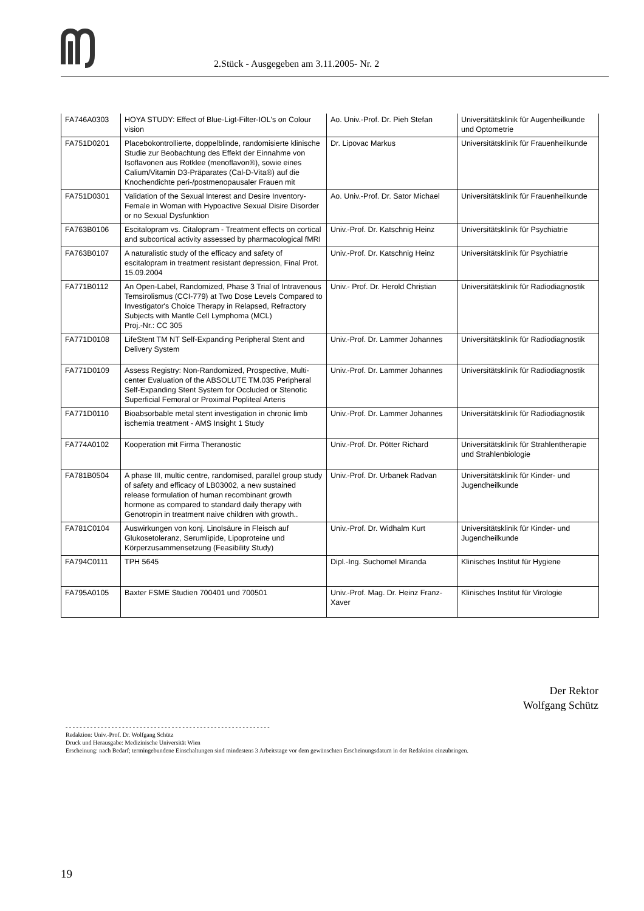2.Stück - Ausgegeben am 3.11.2005- Nr. 2
| FA746A0303 | HOYA STUDY: Effect of Blue-Ligt-Filter-IOL's on Colour vision | Ao. Univ.-Prof. Dr. Pieh Stefan | Universitätsklinik für Augenheilkunde und Optometrie |
| FA751D0201 | Placebokontrollierte, doppelblinde, randomisierte klinische Studie zur Beobachtung des Effekt der Einnahme von Isoflavonen aus Rotklee (menoflavon®), sowie eines Calium/Vitamin D3-Präparates (Cal-D-Vita®) auf die Knochendichte peri-/postmenopausaler Frauen mit | Dr. Lipovac Markus | Universitätsklinik für Frauenheilkunde |
| FA751D0301 | Validation of the Sexual Interest and Desire Inventory-Female in Woman with Hypoactive Sexual Disire Disorder or no Sexual Dysfunktion | Ao. Univ.-Prof. Dr. Sator Michael | Universitätsklinik für Frauenheilkunde |
| FA763B0106 | Escitalopram vs. Citalopram - Treatment effects on cortical and subcortical activity assessed by pharmacological fMRI | Univ.-Prof. Dr. Katschnig Heinz | Universitätsklinik für Psychiatrie |
| FA763B0107 | A naturalistic study of the efficacy and safety of escitalopram in treatment resistant depression, Final Prot. 15.09.2004 | Univ.-Prof. Dr. Katschnig Heinz | Universitätsklinik für Psychiatrie |
| FA771B0112 | An Open-Label, Randomized, Phase 3 Trial of Intravenous Temsirolismus (CCI-779) at Two Dose Levels Compared to Investigator's Choice Therapy in Relapsed, Refractory Subjects with Mantle Cell Lymphoma (MCL) Proj.-Nr.: CC 305 | Univ.- Prof. Dr. Herold Christian | Universitätsklinik für Radiodiagnostik |
| FA771D0108 | LifeStent TM NT Self-Expanding Peripheral Stent and Delivery System | Univ.-Prof. Dr. Lammer Johannes | Universitätsklinik für Radiodiagnostik |
| FA771D0109 | Assess Registry: Non-Randomized, Prospective, Multi-center Evaluation of the ABSOLUTE TM.035 Peripheral Self-Expanding Stent System for Occluded or Stenotic Superficial Femoral or Proximal Popliteal Arteris | Univ.-Prof. Dr. Lammer Johannes | Universitätsklinik für Radiodiagnostik |
| FA771D0110 | Bioabsorbable metal stent investigation in chronic limb ischemia treatment - AMS Insight 1 Study | Univ.-Prof. Dr. Lammer Johannes | Universitätsklinik für Radiodiagnostik |
| FA774A0102 | Kooperation mit Firma Theranostic | Univ.-Prof. Dr. Pötter Richard | Universitätsklinik für Strahlentherapie und Strahlenbiologie |
| FA781B0504 | A phase III, multic centre, randomised, parallel group study of safety and efficacy of LB03002, a new sustained release formulation of human recombinant growth hormone as compared to standard daily therapy with Genotropin in treatment naive children with growth.. | Univ.-Prof. Dr. Urbanek Radvan | Universitätsklinik für Kinder- und Jugendheilkunde |
| FA781C0104 | Auswirkungen von konj. Linolsäure in Fleisch auf Glukosetoleranz, Serumlipide, Lipoproteine und Körperzusammensetzung (Feasibility Study) | Univ.-Prof. Dr. Widhalm Kurt | Universitätsklinik für Kinder- und Jugendheilkunde |
| FA794C0111 | TPH 5645 | Dipl.-Ing. Suchomel Miranda | Klinisches Institut für Hygiene |
| FA795A0105 | Baxter FSME Studien 700401 und 700501 | Univ.-Prof. Mag. Dr. Heinz Franz-Xaver | Klinisches Institut für Virologie |
Der Rektor
Wolfgang Schütz
- - - - - - - - - - - - - - - - - - - - - - - - - - - - - - - - - - - - - - - - - - - - - - - - - - - - - - - - - -
Redaktion: Univ.-Prof. Dr. Wolfgang Schütz
Druck und Herausgabe: Medizinische Universität Wien
Erscheinung: nach Bedarf; termingebundene Einschaltungen sind mindestens 3 Arbeitstage vor dem gewünschten Erscheinungsdatum in der Redaktion einzubringen.
19